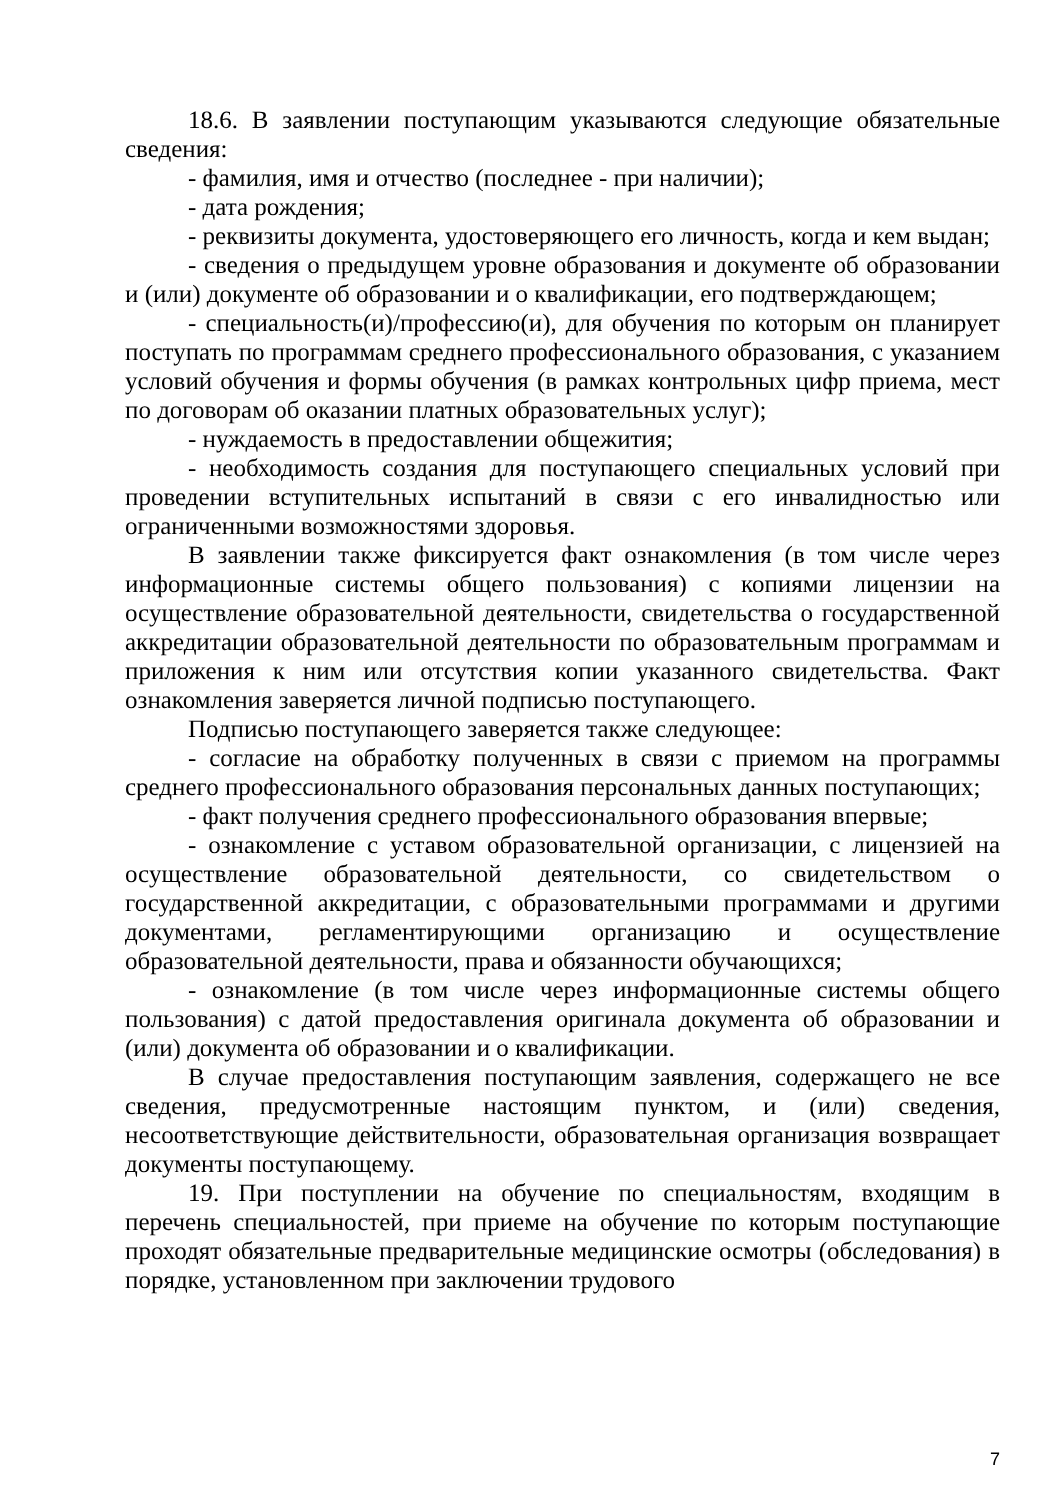18.6. В заявлении поступающим указываются следующие обязательные сведения:
- фамилия, имя и отчество (последнее - при наличии);
- дата рождения;
- реквизиты документа, удостоверяющего его личность, когда и кем выдан;
- сведения о предыдущем уровне образования и документе об образовании и (или) документе об образовании и о квалификации, его подтверждающем;
- специальность(и)/профессию(и), для обучения по которым он планирует поступать по программам среднего профессионального образования, с указанием условий обучения и формы обучения (в рамках контрольных цифр приема, мест по договорам об оказании платных образовательных услуг);
- нуждаемость в предоставлении общежития;
- необходимость создания для поступающего специальных условий при проведении вступительных испытаний в связи с его инвалидностью или ограниченными возможностями здоровья.
В заявлении также фиксируется факт ознакомления (в том числе через информационные системы общего пользования) с копиями лицензии на осуществление образовательной деятельности, свидетельства о государственной аккредитации образовательной деятельности по образовательным программам и приложения к ним или отсутствия копии указанного свидетельства. Факт ознакомления заверяется личной подписью поступающего.
Подписью поступающего заверяется также следующее:
- согласие на обработку полученных в связи с приемом на программы среднего профессионального образования персональных данных поступающих;
- факт получения среднего профессионального образования впервые;
- ознакомление с уставом образовательной организации, с лицензией на осуществление образовательной деятельности, со свидетельством о государственной аккредитации, с образовательными программами и другими документами, регламентирующими организацию и осуществление образовательной деятельности, права и обязанности обучающихся;
- ознакомление (в том числе через информационные системы общего пользования) с датой предоставления оригинала документа об образовании и (или) документа об образовании и о квалификации.
В случае предоставления поступающим заявления, содержащего не все сведения, предусмотренные настоящим пунктом, и (или) сведения, несоответствующие действительности, образовательная организация возвращает документы поступающему.
19. При поступлении на обучение по специальностям, входящим в перечень специальностей, при приеме на обучение по которым поступающие проходят обязательные предварительные медицинские осмотры (обследования) в порядке, установленном при заключении трудового
7